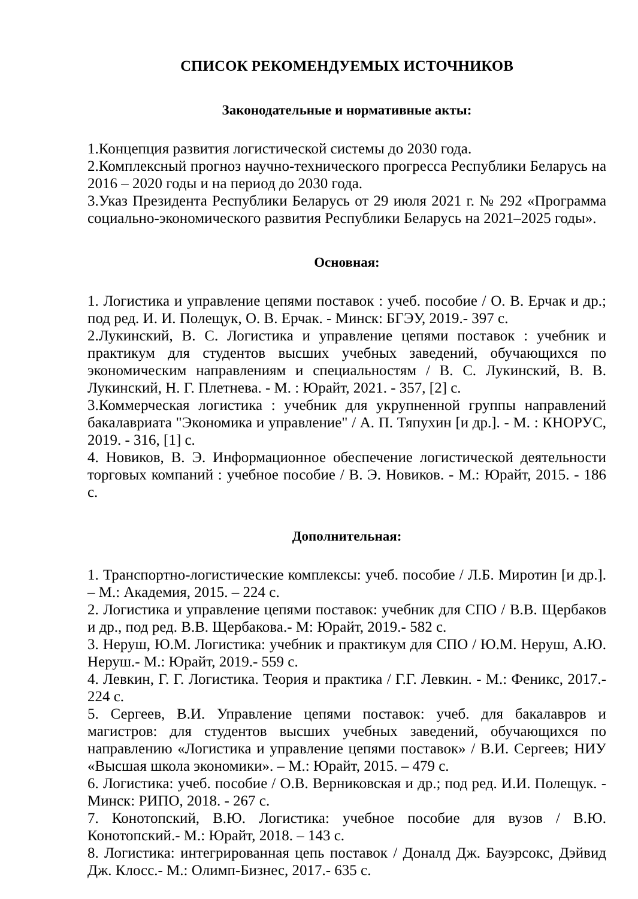СПИСОК РЕКОМЕНДУЕМЫХ ИСТОЧНИКОВ
Законодательные и нормативные акты:
1.Концепция развития логистической системы до 2030 года.
2.Комплексный прогноз научно-технического прогресса Республики Беларусь на 2016 – 2020 годы и на период до 2030 года.
3.Указ Президента Республики Беларусь от 29 июля 2021 г. № 292 «Программа социально-экономического развития Республики Беларусь на 2021–2025 годы».
Основная:
1. Логистика и управление цепями поставок : учеб. пособие / О. В. Ерчак и др.; под ред. И. И. Полещук, О. В. Ерчак. - Минск: БГЭУ, 2019.- 397 с.
2.Лукинский, В. С. Логистика и управление цепями поставок : учебник и практикум для студентов высших учебных заведений, обучающихся по экономическим направлениям и специальностям / В. С. Лукинский, В. В. Лукинский, Н. Г. Плетнева. - М. : Юрайт, 2021. - 357, [2] с.
3.Коммерческая логистика : учебник для укрупненной группы направлений бакалавриата "Экономика и управление" / А. П. Тяпухин [и др.]. - М. : КНОРУС, 2019. - 316, [1] с.
4. Новиков, В. Э. Информационное обеспечение логистической деятельности торговых компаний : учебное пособие / В. Э. Новиков. - М.: Юрайт, 2015. - 186 с.
Дополнительная:
1. Транспортно-логистические комплексы: учеб. пособие / Л.Б. Миротин [и др.]. – М.: Академия, 2015. – 224 с.
2. Логистика и управление цепями поставок: учебник для СПО / В.В. Щербаков и др., под ред. В.В. Щербакова.- М: Юрайт, 2019.- 582 с.
3. Неруш, Ю.М. Логистика: учебник и практикум для СПО / Ю.М. Неруш, А.Ю. Неруш.- М.: Юрайт, 2019.- 559 с.
4. Левкин, Г. Г. Логистика. Теория и практика / Г.Г. Левкин. - М.: Феникс, 2017.- 224 с.
5. Сергеев, В.И. Управление цепями поставок: учеб. для бакалавров и магистров: для студентов высших учебных заведений, обучающихся по направлению «Логистика и управление цепями поставок» / В.И. Сергеев; НИУ «Высшая школа экономики». – М.: Юрайт, 2015. – 479 с.
6. Логистика: учеб. пособие / О.В. Верниковская и др.; под ред. И.И. Полещук. - Минск: РИПО, 2018. - 267 с.
7. Конотопский, В.Ю. Логистика: учебное пособие для вузов / В.Ю. Конотопский.- М.: Юрайт, 2018. – 143 с.
8. Логистика: интегрированная цепь поставок / Доналд Дж. Бауэрсокс, Дэйвид Дж. Клосс.- М.: Олимп-Бизнес, 2017.- 635 с.